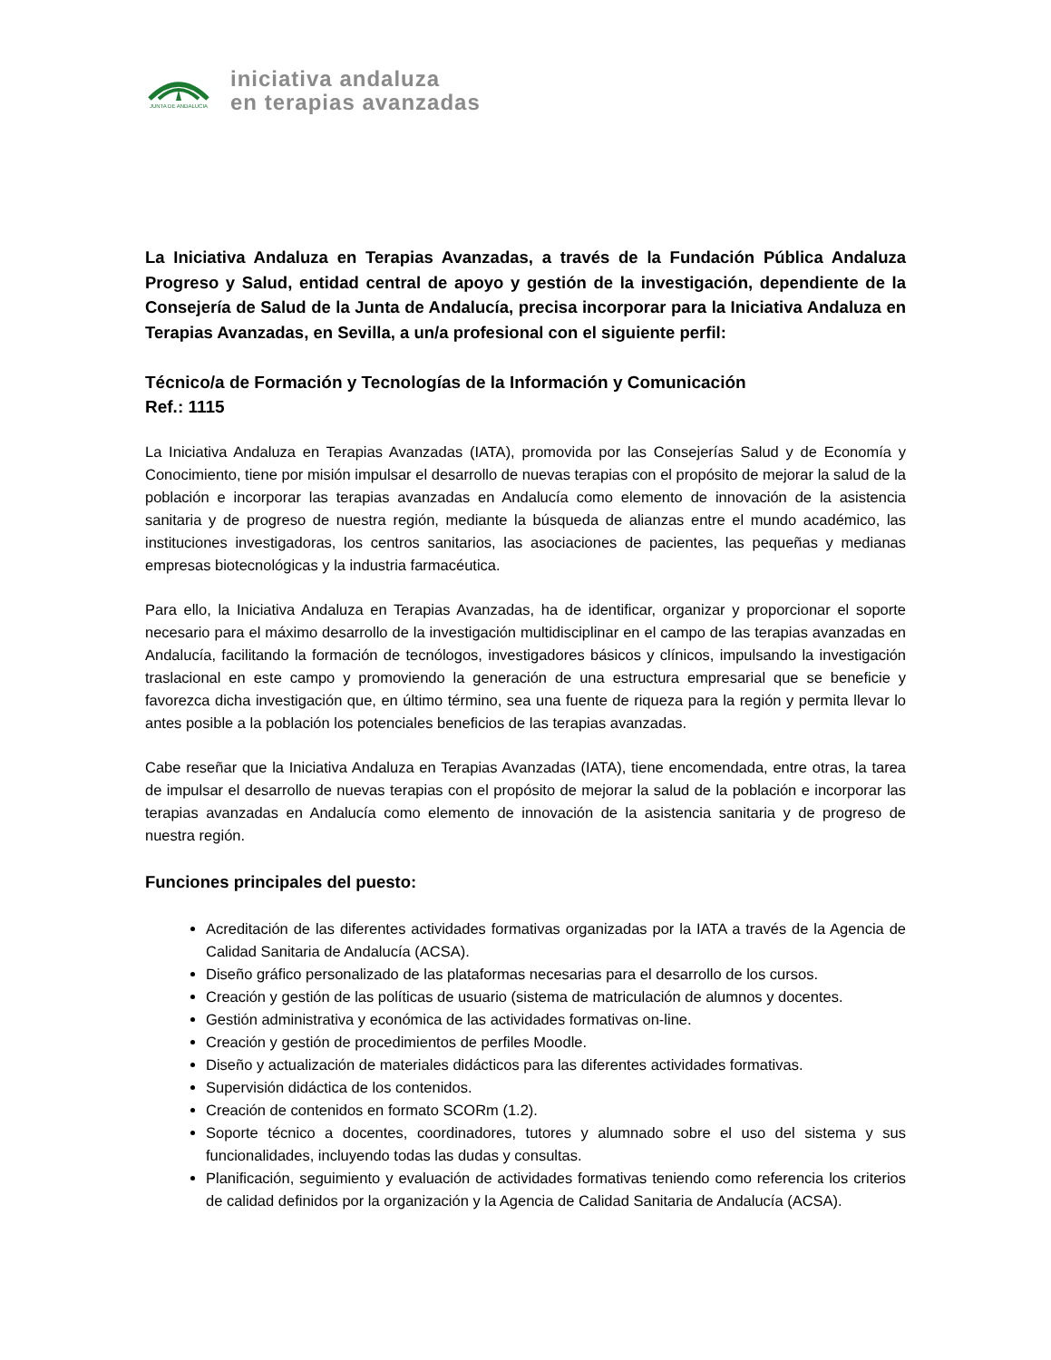JUNTA DE ANDALUCIA
iniciativa andaluza
en terapias avanzadas
La Iniciativa Andaluza en Terapias Avanzadas, a través de la Fundación Pública Andaluza Progreso y Salud, entidad central de apoyo y gestión de la investigación, dependiente de la Consejería de Salud de la Junta de Andalucía, precisa incorporar para la Iniciativa Andaluza en Terapias Avanzadas, en Sevilla, a un/a profesional con el siguiente perfil:
Técnico/a de Formación y Tecnologías de la Información y Comunicación
Ref.: 1115
La Iniciativa Andaluza en Terapias Avanzadas (IATA), promovida por las Consejerías Salud y de Economía y Conocimiento, tiene por misión impulsar el desarrollo de nuevas terapias con el propósito de mejorar la salud de la población e incorporar las terapias avanzadas en Andalucía como elemento de innovación de la asistencia sanitaria y de progreso de nuestra región, mediante la búsqueda de alianzas entre el mundo académico, las instituciones investigadoras, los centros sanitarios, las asociaciones de pacientes, las pequeñas y medianas empresas biotecnológicas y la industria farmacéutica.
Para ello, la Iniciativa Andaluza en Terapias Avanzadas, ha de identificar, organizar y proporcionar el soporte necesario para el máximo desarrollo de la investigación multidisciplinar en el campo de las terapias avanzadas en Andalucía, facilitando la formación de tecnólogos, investigadores básicos y clínicos, impulsando la investigación traslacional en este campo y promoviendo la generación de una estructura empresarial que se beneficie y favorezca dicha investigación que, en último término, sea una fuente de riqueza para la región y permita llevar lo antes posible a la población los potenciales beneficios de las terapias avanzadas.
Cabe reseñar que la Iniciativa Andaluza en Terapias Avanzadas (IATA), tiene encomendada, entre otras, la tarea de impulsar el desarrollo de nuevas terapias con el propósito de mejorar la salud de la población e incorporar las terapias avanzadas en Andalucía como elemento de innovación de la asistencia sanitaria y de progreso de nuestra región.
Funciones principales del puesto:
Acreditación de las diferentes actividades formativas organizadas por la IATA a través de la Agencia de Calidad Sanitaria de Andalucía (ACSA).
Diseño gráfico personalizado de las plataformas necesarias para el desarrollo de los cursos.
Creación y gestión de las políticas de usuario (sistema de matriculación de alumnos y docentes.
Gestión administrativa y económica de las actividades formativas on-line.
Creación y gestión de procedimientos de perfiles Moodle.
Diseño y actualización de materiales didácticos para las diferentes actividades formativas.
Supervisión didáctica de los contenidos.
Creación de contenidos en formato SCORm (1.2).
Soporte técnico a docentes, coordinadores, tutores y alumnado sobre el uso del sistema y sus funcionalidades, incluyendo todas las dudas y consultas.
Planificación, seguimiento y evaluación de actividades formativas teniendo como referencia los criterios de calidad definidos por la organización y la Agencia de Calidad Sanitaria de Andalucía (ACSA).